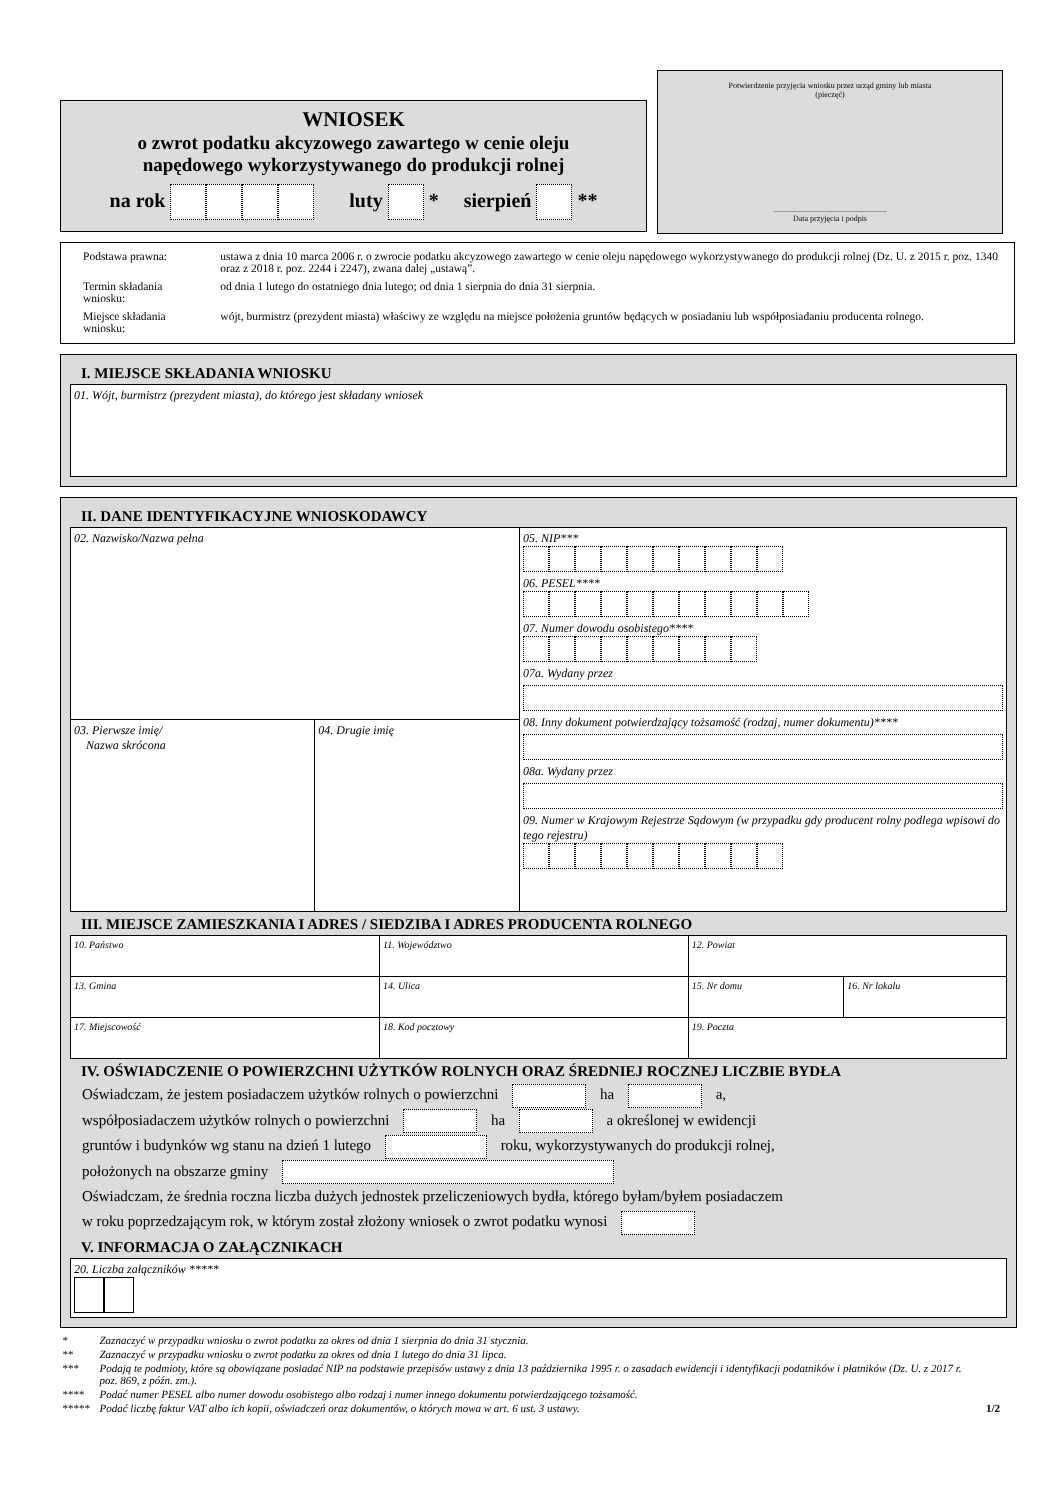WNIOSEK
o zwrot podatku akcyzowego zawartego w cenie oleju
napędowego wykorzystywanego do produkcji rolnej
na rok luty * sierpień **
Potwierdzenie przyjęcia wniosku przez urząd gminy lub miasta
(pieczęć)
.........................................................
Data przyjęcia i podpis
| Podstawa prawna: | ustawa z dnia 10 marca 2006 r. o zwrocie podatku akcyzowego zawartego w cenie oleju napędowego wykorzystywanego do produkcji rolnej (Dz. U. z 2015 r. poz. 1340 oraz z 2018 r. poz. 2244 i 2247), zwana dalej „ustawą”. |
| Termin składania wniosku: | od dnia 1 lutego do ostatniego dnia lutego; od dnia 1 sierpnia do dnia 31 sierpnia. |
| Miejsce składania wniosku: | wójt, burmistrz (prezydent miasta) właściwy ze względu na miejsce położenia gruntów będących w posiadaniu lub współposiadaniu producenta rolnego. |
I. MIEJSCE SKŁADANIA WNIOSKU
| 01. Wójt, burmistrz (prezydent miasta), do którego jest składany wniosek |
II. DANE IDENTYFIKACYJNE WNIOSKODAWCY
| 02. Nazwisko/Nazwa pełna | | 05. NIP*** 06. PESEL**** 07. Numer dowodu osobistego**** 07a. Wydany przez 08. Inny dokument potwierdzający tożsamość (rodzaj, numer dokumentu)**** 08a. Wydany przez 09. Numer w Krajowym Rejestrze Sądowym (w przypadku gdy producent rolny podlega wpisowi do tego rejestru) |
| 03. Pierwsze imię/ Nazwa skrócona | 04. Drugie imię | |
III. MIEJSCE ZAMIESZKANIA I ADRES / SIEDZIBA I ADRES PRODUCENTA ROLNEGO
| 10. Państwo | 11. Województwo | 12. Powiat | |
| 13. Gmina | 14. Ulica | 15. Nr domu | 16. Nr lokalu |
| 17. Miejscowość | 18. Kod pocztowy | 19. Poczta | |
IV. OŚWIADCZENIE O POWIERZCHNI UŻYTKÓW ROLNYCH ORAZ ŚREDNIEJ ROCZNEJ LICZBIE BYDŁA
Oświadczam, że jestem posiadaczem użytków rolnych o powierzchni ha a,
współposiadaczem użytków rolnych o powierzchni ha a określonej w ewidencji
gruntów i budynków wg stanu na dzień 1 lutego roku, wykorzystywanych do produkcji rolnej,
położonych na obszarze gminy
Oświadczam, że średnia roczna liczba dużych jednostek przeliczeniowych bydła, którego byłam/byłem posiadaczem
w roku poprzedzającym rok, w którym został złożony wniosek o zwrot podatku wynosi
V. INFORMACJA O ZAŁĄCZNIKACH
| 20. Liczba załączników ***** |
| * | Zaznaczyć w przypadku wniosku o zwrot podatku za okres od dnia 1 sierpnia do dnia 31 stycznia. | |
| ** | Zaznaczyć w przypadku wniosku o zwrot podatku za okres od dnia 1 lutego do dnia 31 lipca. | |
| *** | Podają te podmioty, które są obowiązane posiadać NIP na podstawie przepisów ustawy z dnia 13 października 1995 r. o zasadach ewidencji i identyfikacji podatników i płatników (Dz. U. z 2017 r. poz. 869, z późn. zm.). | |
| **** | Podać numer PESEL albo numer dowodu osobistego albo rodzaj i numer innego dokumentu potwierdzającego tożsamość. | |
| ***** | Podać liczbę faktur VAT albo ich kopii, oświadczeń oraz dokumentów, o których mowa w art. 6 ust. 3 ustawy. | 1/2 |